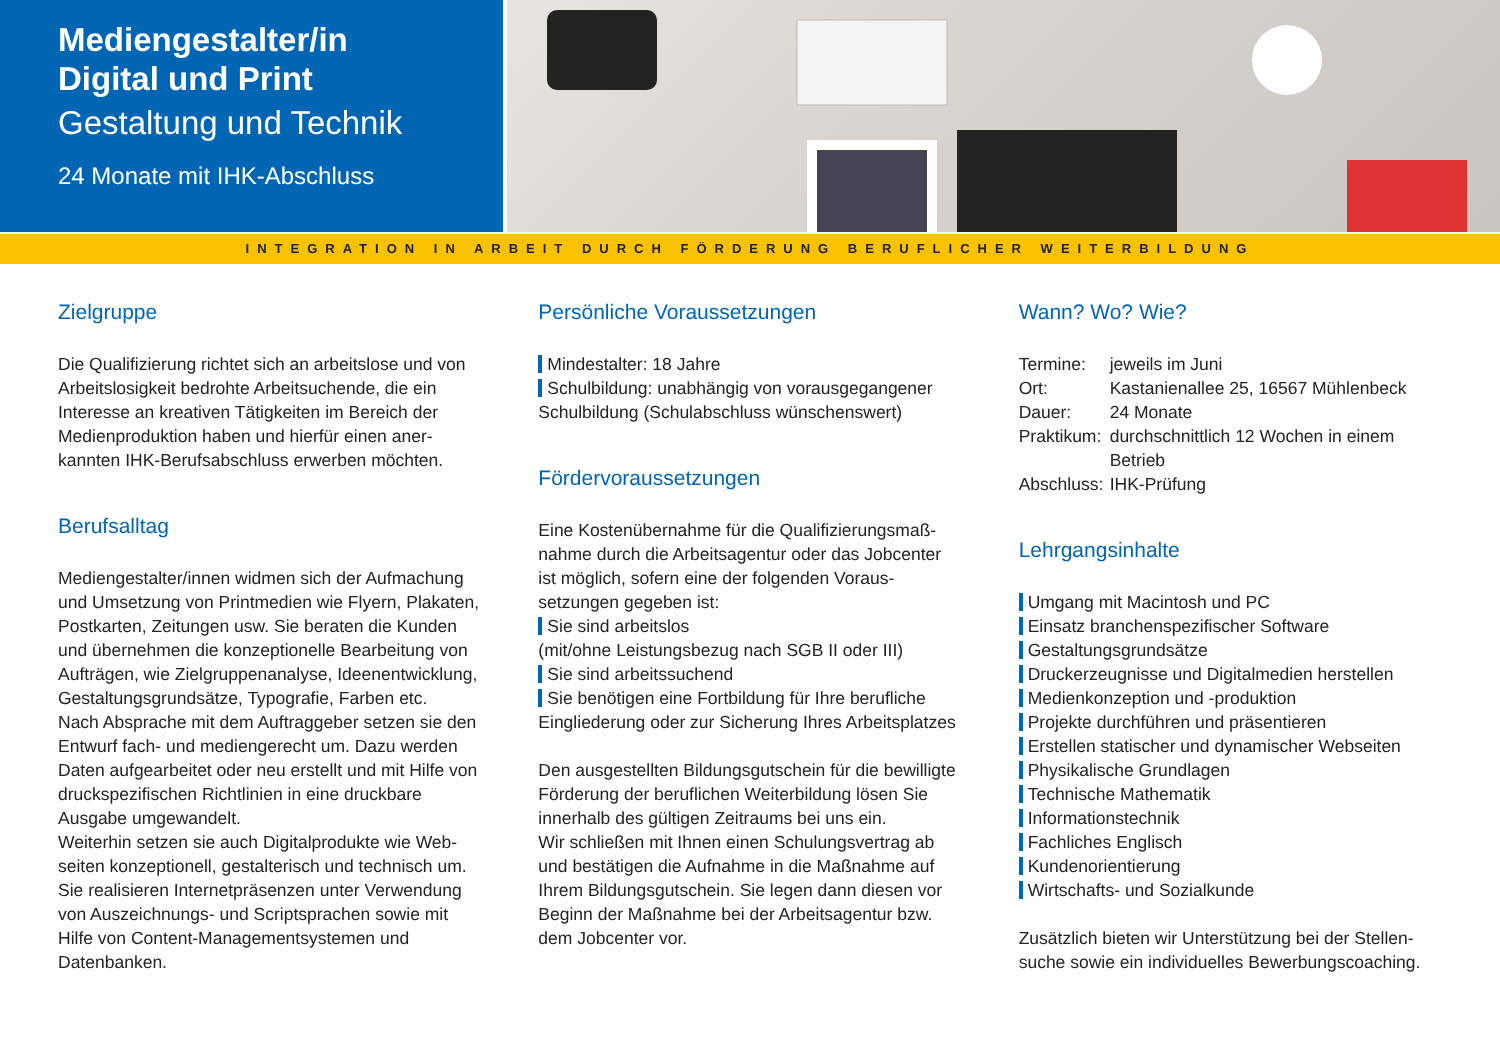Mediengestalter/in
Digital und Print
Gestaltung und Technik
24 Monate mit IHK-Abschluss
INTEGRATION IN ARBEIT DURCH FÖRDERUNG BERUFLICHER WEITERBILDUNG
Zielgruppe
Die Qualifizierung richtet sich an arbeitslose und von Arbeitslosigkeit bedrohte Arbeitsuchende, die ein Interesse an kreativen Tätigkeiten im Bereich der Medienproduktion haben und hierfür einen aner-kannten IHK-Berufsabschluss erwerben möchten.
Berufsalltag
Mediengestalter/innen widmen sich der Aufmachung und Umsetzung von Printmedien wie Flyern, Plakaten, Postkarten, Zeitungen usw. Sie beraten die Kunden und übernehmen die konzeptionelle Bearbeitung von Aufträgen, wie Zielgruppenanalyse, Ideenentwicklung, Gestaltungsgrundsätze, Typografie, Farben etc.
Nach Absprache mit dem Auftraggeber setzen sie den Entwurf fach- und mediengerecht um. Dazu werden Daten aufgearbeitet oder neu erstellt und mit Hilfe von druckspezifischen Richtlinien in eine druckbare Ausgabe umgewandelt.
Weiterhin setzen sie auch Digitalprodukte wie Web-seiten konzeptionell, gestalterisch und technisch um. Sie realisieren Internetpräsenzen unter Verwendung von Auszeichnungs- und Scriptsprachen sowie mit Hilfe von Content-Managementsystemen und Datenbanken.
Persönliche Voraussetzungen
Mindestalter: 18 Jahre
Schulbildung: unabhängig von vorausgegangener
Schulbildung (Schulabschluss wünschenswert)
Fördervoraussetzungen
Eine Kostenübernahme für die Qualifizierungsmaß-nahme durch die Arbeitsagentur oder das Jobcenter ist möglich, sofern eine der folgenden Voraus-setzungen gegeben ist:
Sie sind arbeitslos
(mit/ohne Leistungsbezug nach SGB II oder III)
Sie sind arbeitssuchend
Sie benötigen eine Fortbildung für Ihre berufliche
Eingliederung oder zur Sicherung Ihres Arbeitsplatzes
Den ausgestellten Bildungsgutschein für die bewilligte Förderung der beruflichen Weiterbildung lösen Sie innerhalb des gültigen Zeitraums bei uns ein.
Wir schließen mit Ihnen einen Schulungsvertrag ab und bestätigen die Aufnahme in die Maßnahme auf Ihrem Bildungsgutschein. Sie legen dann diesen vor Beginn der Maßnahme bei der Arbeitsagentur bzw. dem Jobcenter vor.
Wann? Wo? Wie?
| Termine: | jeweils im Juni |
| Ort: | Kastanienallee 25, 16567 Mühlenbeck |
| Dauer: | 24 Monate |
| Praktikum: | durchschnittlich 12 Wochen in einem Betrieb |
| Abschluss: | IHK-Prüfung |
Lehrgangsinhalte
Umgang mit Macintosh und PC
Einsatz branchenspezifischer Software
Gestaltungsgrundsätze
Druckerzeugnisse und Digitalmedien herstellen
Medienkonzeption und -produktion
Projekte durchführen und präsentieren
Erstellen statischer und dynamischer Webseiten
Physikalische Grundlagen
Technische Mathematik
Informationstechnik
Fachliches Englisch
Kundenorientierung
Wirtschafts- und Sozialkunde
Zusätzlich bieten wir Unterstützung bei der Stellen-suche sowie ein individuelles Bewerbungscoaching.